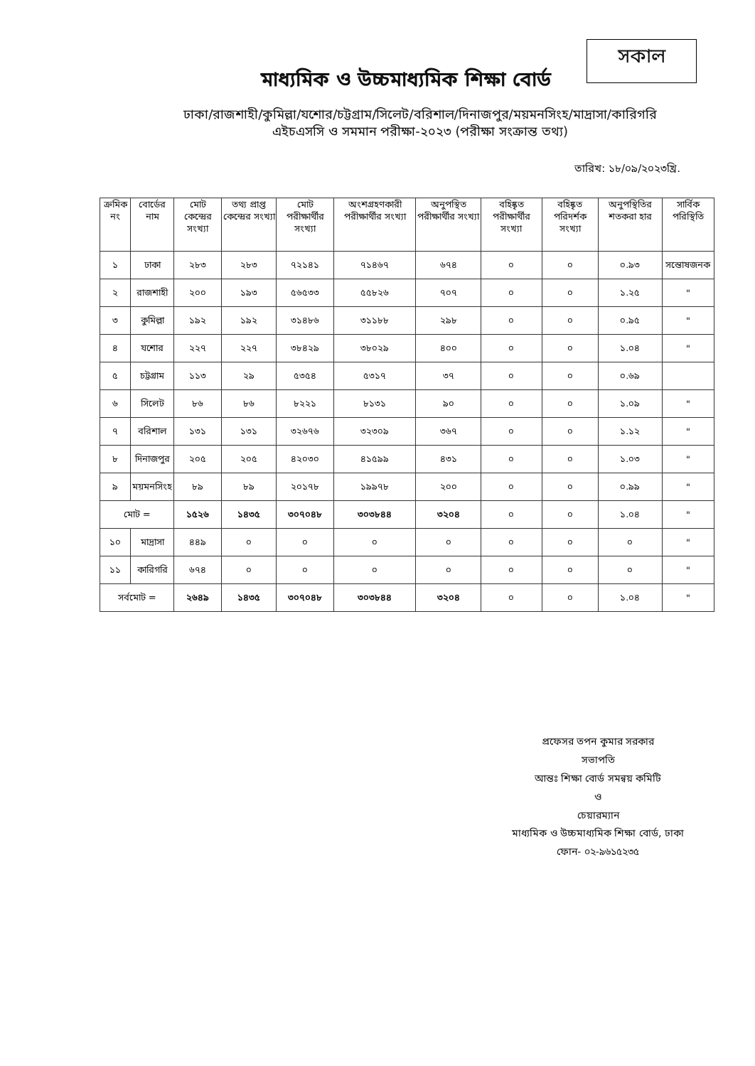সকাল
মাধ্যমিক ও উচ্চমাধ্যমিক শিক্ষা বোর্ড
ঢাকা/রাজশাহী/কুমিল্লা/যশোর/চট্টগ্রাম/সিলেট/বরিশাল/দিনাজপুর/ময়মনসিংহ/মাদ্রাসা/কারিগরি
এইচএসসি ও সমমান পরীক্ষা-২০২৩ (পরীক্ষা সংক্রান্ত তথ্য)
তারিখ: ১৮/০৯/২০২৩খ্রি.
| ক্রমিক নং | বোর্ডের নাম | মোট কেন্দ্রের সংখ্যা | তথ্য প্রাপ্ত কেন্দ্রের সংখ্যা | মোট পরীক্ষার্থীর সংখ্যা | অংশগ্রহণকারী পরীক্ষার্থীর সংখ্যা | অনুপস্থিত পরীক্ষার্থীর সংখ্যা | বহিষ্কৃত পরীক্ষার্থীর সংখ্যা | বহিষ্কৃত পরিদর্শক সংখ্যা | অনুপস্থিতির শতকরা হার | সার্বিক পরিস্থিতি |
| --- | --- | --- | --- | --- | --- | --- | --- | --- | --- | --- |
| ১ | ঢাকা | ২৮৩ | ২৮৩ | ৭২১৪১ | ৭১৪৬৭ | ৬৭৪ | ০ | ০ | ০.৯৩ | সন্তোষজনক |
| ২ | রাজশাহী | ২০০ | ১৯৩ | ৫৬৫৩৩ | ৫৫৮২৬ | ৭০৭ | ০ | ০ | ১.২৫ | " |
| ৩ | কুমিল্লা | ১৯২ | ১৯২ | ৩১৪৮৬ | ৩১১৮৮ | ২৯৮ | ০ | ০ | ০.৯৫ | " |
| ৪ | যশোর | ২২৭ | ২২৭ | ৩৮৪২৯ | ৩৮০২৯ | ৪০০ | ০ | ০ | ১.০৪ | " |
| ৫ | চট্টগ্রাম | ১১৩ | ২৯ | ৫৩৫৪ | ৫৩১৭ | ৩৭ | ০ | ০ | ০.৬৯ | |
| ৬ | সিলেট | ৮৬ | ৮৬ | ৮২২১ | ৮১৩১ | ৯০ | ০ | ০ | ১.০৯ | " |
| ৭ | বরিশাল | ১৩১ | ১৩১ | ৩২৬৭৬ | ৩২৩০৯ | ৩৬৭ | ০ | ০ | ১.১২ | " |
| ৮ | দিনাজপুর | ২০৫ | ২০৫ | ৪২০৩০ | ৪১৫৯৯ | ৪৩১ | ০ | ০ | ১.০৩ | " |
| ৯ | ময়মনসিংহ | ৮৯ | ৮৯ | ২০১৭৮ | ১৯৯৭৮ | ২০০ | ০ | ০ | ০.৯৯ | " |
| মোট = | | ১৫২৬ | ১৪৩৫ | ৩০৭০৪৮ | ৩০৩৮৪৪ | ৩২০৪ | ০ | ০ | ১.০৪ | " |
| ১০ | মাদ্রাসা | ৪৪৯ | ০ | ০ | ০ | ০ | ০ | ০ | ০ | " |
| ১১ | কারিগরি | ৬৭৪ | ০ | ০ | ০ | ০ | ০ | ০ | ০ | " |
| সর্বমোট = | | ২৬৪৯ | ১৪৩৫ | ৩০৭০৪৮ | ৩০৩৮৪৪ | ৩২০৪ | ০ | ০ | ১.০৪ | " |
প্রফেসর তপন কুমার সরকার
সভাপতি
আন্তঃ শিক্ষা বোর্ড সমন্বয় কমিটি
ও
চেয়ারম্যান
মাধ্যমিক ও উচ্চমাধ্যমিক শিক্ষা বোর্ড, ঢাকা
ফোন- ০২-৯৬১৫২৩৫